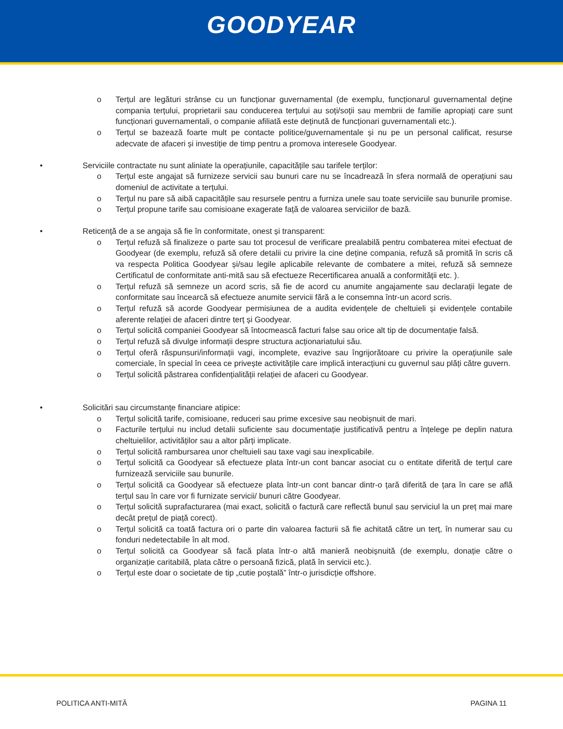GOODYEAR
o Terțul are legături strânse cu un funcționar guvernamental (de exemplu, funcționarul guvernamental deține compania terțului, proprietarii sau conducerea terțului au soți/soții sau membrii de familie apropiați care sunt funcționari guvernamentali, o companie afiliată este deținută de funcționari guvernamentali etc.).
o Terțul se bazează foarte mult pe contacte politice/guvernamentale și nu pe un personal calificat, resurse adecvate de afaceri și investiție de timp pentru a promova interesele Goodyear.
• Serviciile contractate nu sunt aliniate la operațiunile, capacitățile sau tarifele terților:
o Terțul este angajat să furnizeze servicii sau bunuri care nu se încadrează în sfera normală de operațiuni sau domeniul de activitate a terțului.
o Terțul nu pare să aibă capacitățile sau resursele pentru a furniza unele sau toate serviciile sau bunurile promise.
o Terțul propune tarife sau comisioane exagerate față de valoarea serviciilor de bază.
• Reticență de a se angaja să fie în conformitate, onest și transparent:
o Terțul refuză să finalizeze o parte sau tot procesul de verificare prealabilă pentru combaterea mitei efectuat de Goodyear (de exemplu, refuză să ofere detalii cu privire la cine deține compania, refuză să promită în scris că va respecta Politica Goodyear și/sau legile aplicabile relevante de combatere a mitei, refuză să semneze Certificatul de conformitate anti-mită sau să efectueze Recertificarea anuală a conformității etc. ).
o Terțul refuză să semneze un acord scris, să fie de acord cu anumite angajamente sau declarații legate de conformitate sau încearcă să efectueze anumite servicii fără a le consemna într-un acord scris.
o Terțul refuză să acorde Goodyear permisiunea de a audita evidențele de cheltuieli și evidențele contabile aferente relației de afaceri dintre terț și Goodyear.
o Terțul solicită companiei Goodyear să întocmească facturi false sau orice alt tip de documentație falsă.
o Terțul refuză să divulge informații despre structura acționariatului său.
o Terțul oferă răspunsuri/informații vagi, incomplete, evazive sau îngrijorătoare cu privire la operațiunile sale comerciale, în special în ceea ce privește activitățile care implică interacțiuni cu guvernul sau plăți către guvern.
o Terțul solicită păstrarea confidențialității relației de afaceri cu Goodyear.
• Solicitări sau circumstanțe financiare atipice:
o Terțul solicită tarife, comisioane, reduceri sau prime excesive sau neobișnuit de mari.
o Facturile terțului nu includ detalii suficiente sau documentație justificativă pentru a înțelege pe deplin natura cheltuielilor, activităților sau a altor părți implicate.
o Terțul solicită rambursarea unor cheltuieli sau taxe vagi sau inexplicabile.
o Terțul solicită ca Goodyear să efectueze plata într-un cont bancar asociat cu o entitate diferită de terțul care furnizează serviciile sau bunurile.
o Terțul solicită ca Goodyear să efectueze plata într-un cont bancar dintr-o țară diferită de țara în care se află terțul sau în care vor fi furnizate servicii/ bunuri către Goodyear.
o Terțul solicită suprafacturarea (mai exact, solicită o factură care reflectă bunul sau serviciul la un preț mai mare decât prețul de piață corect).
o Terțul solicită ca toată factura ori o parte din valoarea facturii să fie achitată către un terț, în numerar sau cu fonduri nedetectabile în alt mod.
o Terțul solicită ca Goodyear să facă plata într-o altă manieră neobișnuită (de exemplu, donație către o organizație caritabilă, plata către o persoană fizică, plată în servicii etc.).
o Terțul este doar o societate de tip „cutie poștală” într-o jurisdicție offshore.
POLITICA ANTI-MITĂ PAGINA 11